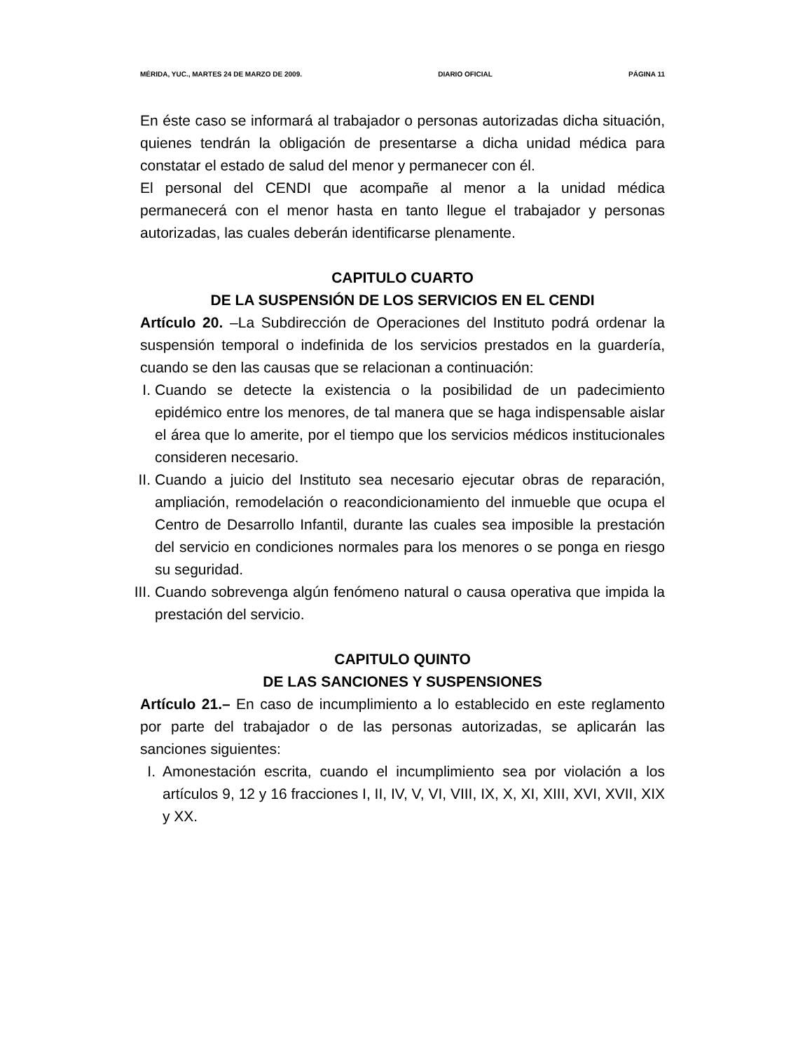MÉRIDA, YUC., MARTES 24 DE MARZO DE 2009. DIARIO OFICIAL PÁGINA 11
En éste caso se informará al trabajador o personas autorizadas dicha situación, quienes tendrán la obligación de presentarse a dicha unidad médica para constatar el estado de salud del menor y permanecer con él.
El personal del CENDI que acompañe al menor a la unidad médica permanecerá con el menor hasta en tanto llegue el trabajador y personas autorizadas, las cuales deberán identificarse plenamente.
CAPITULO CUARTO
DE LA SUSPENSIÓN DE LOS SERVICIOS EN EL CENDI
Artículo 20. –La Subdirección de Operaciones del Instituto podrá ordenar la suspensión temporal o indefinida de los servicios prestados en la guardería, cuando se den las causas que se relacionan a continuación:
I. Cuando se detecte la existencia o la posibilidad de un padecimiento epidémico entre los menores, de tal manera que se haga indispensable aislar el área que lo amerite, por el tiempo que los servicios médicos institucionales consideren necesario.
II. Cuando a juicio del Instituto sea necesario ejecutar obras de reparación, ampliación, remodelación o reacondicionamiento del inmueble que ocupa el Centro de Desarrollo Infantil, durante las cuales sea imposible la prestación del servicio en condiciones normales para los menores o se ponga en riesgo su seguridad.
III. Cuando sobrevenga algún fenómeno natural o causa operativa que impida la prestación del servicio.
CAPITULO QUINTO
DE LAS SANCIONES Y SUSPENSIONES
Artículo 21.– En caso de incumplimiento a lo establecido en este reglamento por parte del trabajador o de las personas autorizadas, se aplicarán las sanciones siguientes:
I. Amonestación escrita, cuando el incumplimiento sea por violación a los artículos 9, 12 y 16 fracciones I, II, IV, V, VI, VIII, IX, X, XI, XIII, XVI, XVII, XIX y XX.